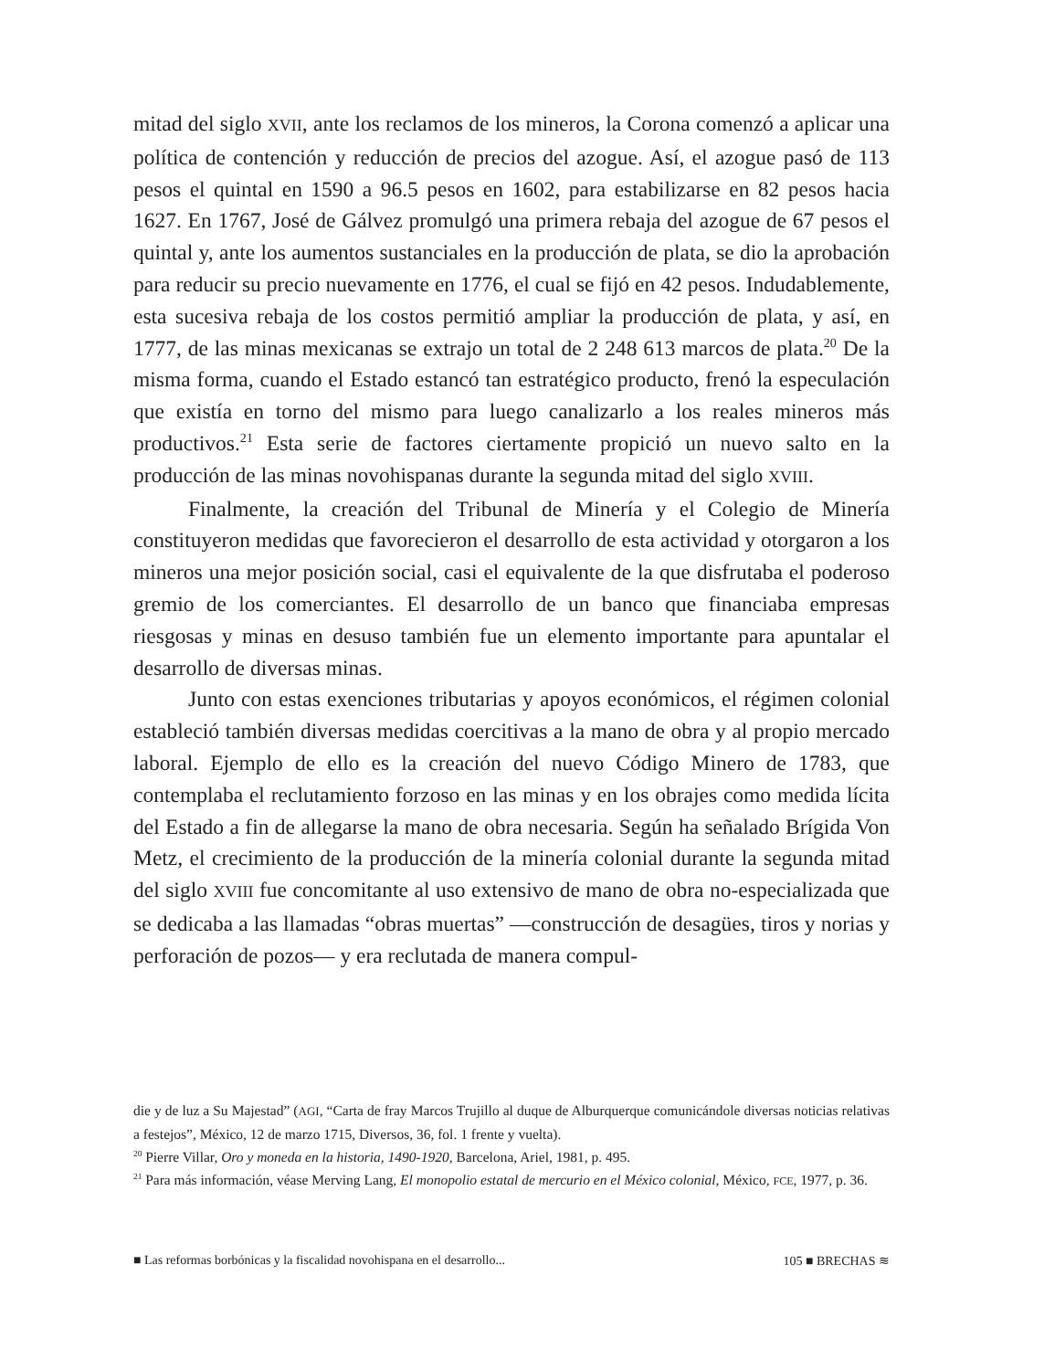mitad del siglo XVII, ante los reclamos de los mineros, la Corona comenzó a aplicar una política de contención y reducción de precios del azogue. Así, el azogue pasó de 113 pesos el quintal en 1590 a 96.5 pesos en 1602, para estabilizarse en 82 pesos hacia 1627. En 1767, José de Gálvez promulgó una primera rebaja del azogue de 67 pesos el quintal y, ante los aumentos sustanciales en la producción de plata, se dio la aprobación para reducir su precio nuevamente en 1776, el cual se fijó en 42 pesos. Indudablemente, esta sucesiva rebaja de los costos permitió ampliar la producción de plata, y así, en 1777, de las minas mexicanas se extrajo un total de 2 248 613 marcos de plata.<sup>20</sup> De la misma forma, cuando el Estado estancó tan estratégico producto, frenó la especulación que existía en torno del mismo para luego canalizarlo a los reales mineros más productivos.<sup>21</sup> Esta serie de factores ciertamente propició un nuevo salto en la producción de las minas novohispanas durante la segunda mitad del siglo XVIII.
Finalmente, la creación del Tribunal de Minería y el Colegio de Minería constituyeron medidas que favorecieron el desarrollo de esta actividad y otorgaron a los mineros una mejor posición social, casi el equivalente de la que disfrutaba el poderoso gremio de los comerciantes. El desarrollo de un banco que financiaba empresas riesgosas y minas en desuso también fue un elemento importante para apuntalar el desarrollo de diversas minas.
Junto con estas exenciones tributarias y apoyos económicos, el régimen colonial estableció también diversas medidas coercitivas a la mano de obra y al propio mercado laboral. Ejemplo de ello es la creación del nuevo Código Minero de 1783, que contemplaba el reclutamiento forzoso en las minas y en los obrajes como medida lícita del Estado a fin de allegarse la mano de obra necesaria. Según ha señalado Brígida Von Metz, el crecimiento de la producción de la minería colonial durante la segunda mitad del siglo XVIII fue concomitante al uso extensivo de mano de obra no-especializada que se dedicaba a las llamadas “obras muertas” —construcción de desagües, tiros y norias y perforación de pozos— y era reclutada de manera compul-
die y de luz a Su Majestad” (AGI, “Carta de fray Marcos Trujillo al duque de Alburquerque comunicándole diversas noticias relativas a festejos”, México, 12 de marzo 1715, Diversos, 36, fol. 1 frente y vuelta).
<sup>20</sup> Pierre Villar, Oro y moneda en la historia, 1490-1920, Barcelona, Ariel, 1981, p. 495.
<sup>21</sup> Para más información, véase Merving Lang, El monopolio estatal de mercurio en el México colonial, México, FCE, 1977, p. 36.
■ Las reformas borbónicas y la fiscalidad novohispana en el desarrollo... 105 ■ BRECHAS ≋